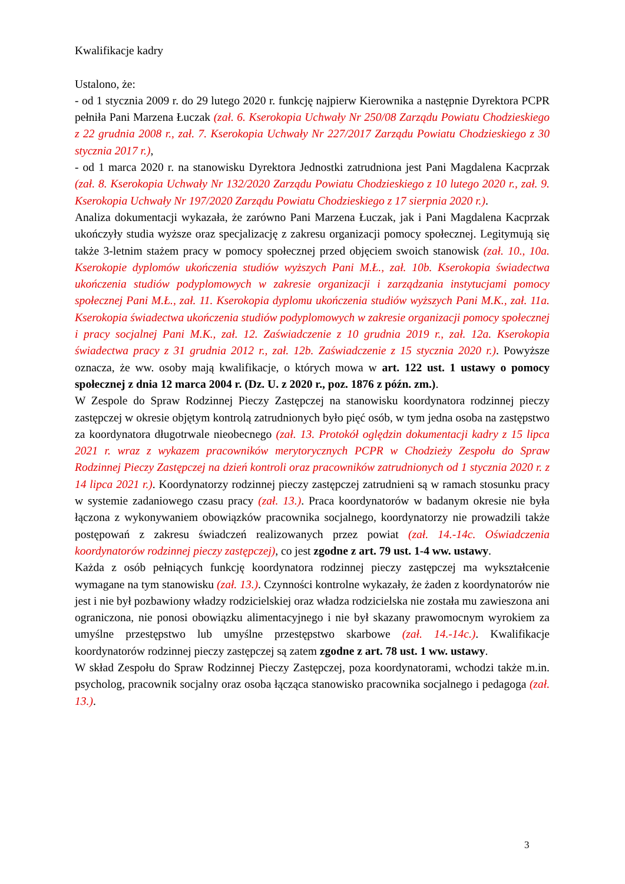Kwalifikacje kadry
Ustalono, że:
- od 1 stycznia 2009 r. do 29 lutego 2020 r. funkcję najpierw Kierownika a następnie Dyrektora PCPR pełniła Pani Marzena Łuczak (zał. 6. Kserokopia Uchwały Nr 250/08 Zarządu Powiatu Chodzieskiego z 22 grudnia 2008 r., zał. 7. Kserokopia Uchwały Nr 227/2017 Zarządu Powiatu Chodzieskiego z 30 stycznia 2017 r.),
- od 1 marca 2020 r. na stanowisku Dyrektora Jednostki zatrudniona jest Pani Magdalena Kacprzak (zał. 8. Kserokopia Uchwały Nr 132/2020 Zarządu Powiatu Chodzieskiego z 10 lutego 2020 r., zał. 9. Kserokopia Uchwały Nr 197/2020 Zarządu Powiatu Chodzieskiego z 17 sierpnia 2020 r.).
Analiza dokumentacji wykazała, że zarówno Pani Marzena Łuczak, jak i Pani Magdalena Kacprzak ukończyły studia wyższe oraz specjalizację z zakresu organizacji pomocy społecznej. Legitymują się także 3-letnim stażem pracy w pomocy społecznej przed objęciem swoich stanowisk (zał. 10., 10a. Kserokopie dyplomów ukończenia studiów wyższych Pani M.Ł., zał. 10b. Kserokopia świadectwa ukończenia studiów podyplomowych w zakresie organizacji i zarządzania instytucjami pomocy społecznej Pani M.Ł., zał. 11. Kserokopia dyplomu ukończenia studiów wyższych Pani M.K., zał. 11a. Kserokopia świadectwa ukończenia studiów podyplomowych w zakresie organizacji pomocy społecznej i pracy socjalnej Pani M.K., zał. 12. Zaświadczenie z 10 grudnia 2019 r., zał. 12a. Kserokopia świadectwa pracy z 31 grudnia 2012 r., zał. 12b. Zaświadczenie z 15 stycznia 2020 r.). Powyższe oznacza, że ww. osoby mają kwalifikacje, o których mowa w art. 122 ust. 1 ustawy o pomocy społecznej z dnia 12 marca 2004 r. (Dz. U. z 2020 r., poz. 1876 z późn. zm.).
W Zespole do Spraw Rodzinnej Pieczy Zastępczej na stanowisku koordynatora rodzinnej pieczy zastępczej w okresie objętym kontrolą zatrudnionych było pięć osób, w tym jedna osoba na zastępstwo za koordynatora długotrwale nieobecnego (zał. 13. Protokół oględzin dokumentacji kadry z 15 lipca 2021 r. wraz z wykazem pracowników merytorycznych PCPR w Chodzieży Zespołu do Spraw Rodzinnej Pieczy Zastępczej na dzień kontroli oraz pracowników zatrudnionych od 1 stycznia 2020 r. z 14 lipca 2021 r.). Koordynatorzy rodzinnej pieczy zastępczej zatrudnieni są w ramach stosunku pracy w systemie zadaniowego czasu pracy (zał. 13.). Praca koordynatorów w badanym okresie nie była łączona z wykonywaniem obowiązków pracownika socjalnego, koordynatorzy nie prowadzili także postępowań z zakresu świadczeń realizowanych przez powiat (zał. 14.-14c. Oświadczenia koordynatorów rodzinnej pieczy zastępczej), co jest zgodne z art. 79 ust. 1-4 ww. ustawy.
Każda z osób pełniących funkcję koordynatora rodzinnej pieczy zastępczej ma wykształcenie wymagane na tym stanowisku (zał. 13.). Czynności kontrolne wykazały, że żaden z koordynatorów nie jest i nie był pozbawiony władzy rodzicielskiej oraz władza rodzicielska nie została mu zawieszona ani ograniczona, nie ponosi obowiązku alimentacyjnego i nie był skazany prawomocnym wyrokiem za umyślne przestępstwo lub umyślne przestępstwo skarbowe (zał. 14.-14c.). Kwalifikacje koordynatorów rodzinnej pieczy zastępczej są zatem zgodne z art. 78 ust. 1 ww. ustawy.
W skład Zespołu do Spraw Rodzinnej Pieczy Zastępczej, poza koordynatorami, wchodzi także m.in. psycholog, pracownik socjalny oraz osoba łącząca stanowisko pracownika socjalnego i pedagoga (zał. 13.).
3